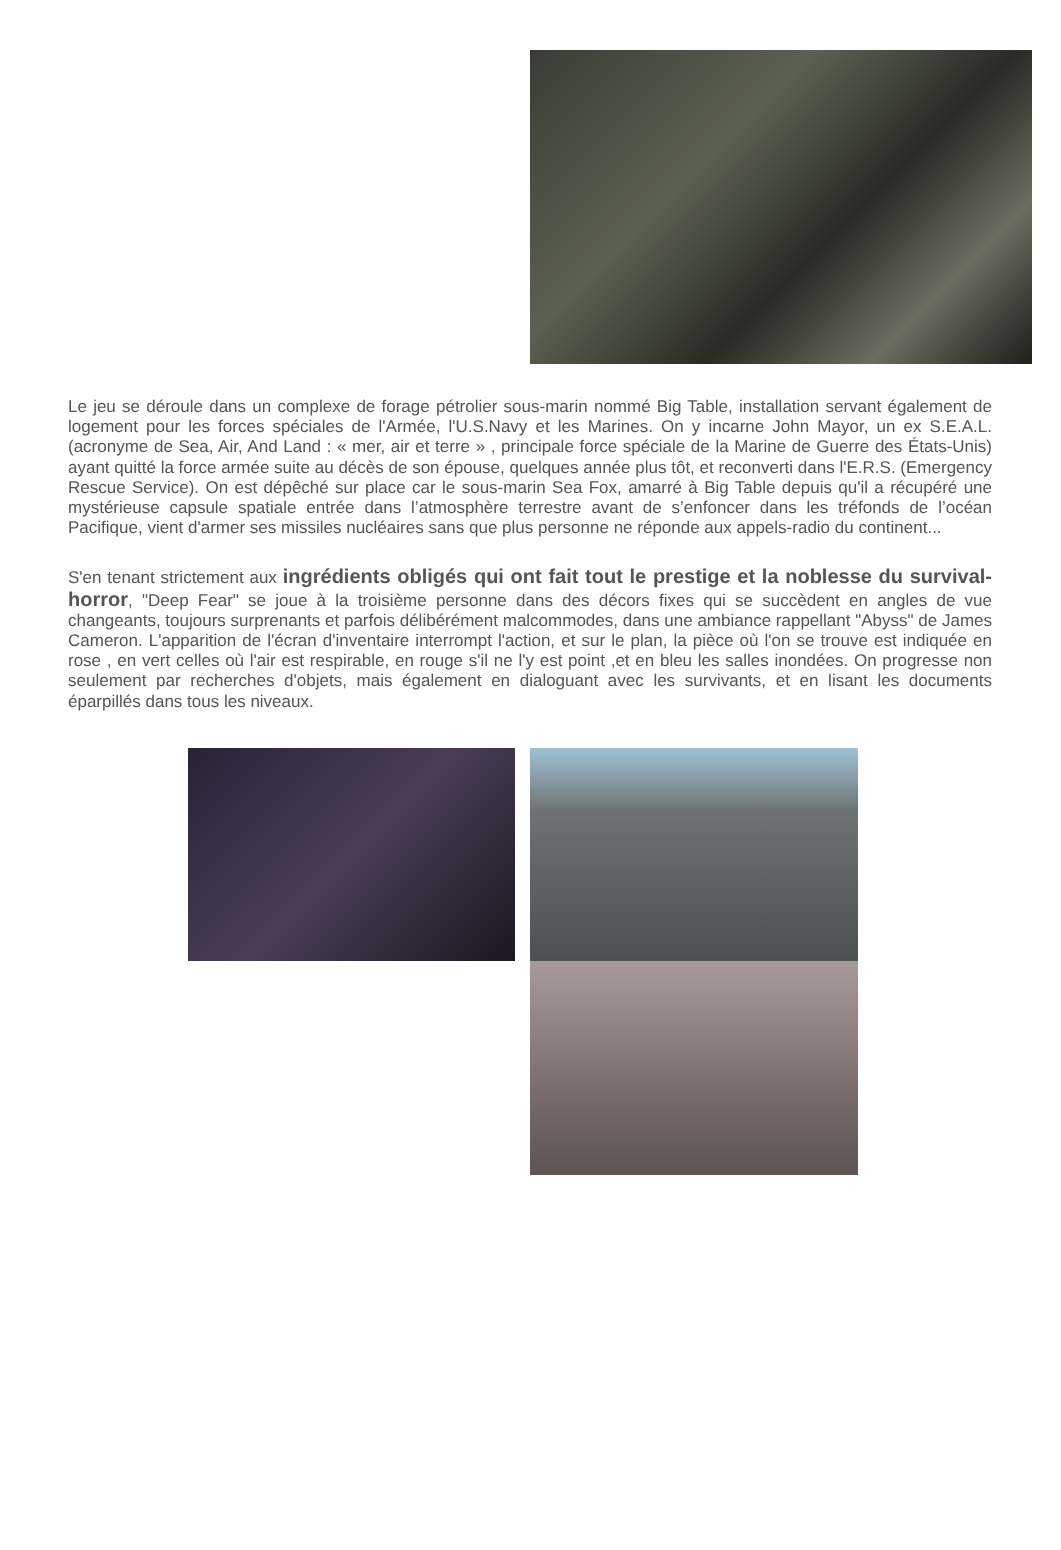Le jeu se déroule dans un complexe de forage pétrolier sous-marin nommé Big Table, installation servant également de logement pour les forces spéciales de l'Armée, l'U.S.Navy et les Marines. On y incarne John Mayor, un ex S.E.A.L. (acronyme de Sea, Air, And Land : « mer, air et terre » , principale force spéciale de la Marine de Guerre des États-Unis) ayant quitté la force armée suite au décès de son épouse, quelques année plus tôt, et reconverti dans l'E.R.S. (Emergency Rescue Service). On est dépêché sur place car le sous-marin Sea Fox, amarré à Big Table depuis qu'il a récupéré une mystérieuse capsule spatiale entrée dans l’atmosphère terrestre avant de s’enfoncer dans les tréfonds de l’océan Pacifique, vient d'armer ses missiles nucléaires sans que plus personne ne réponde aux appels-radio du continent...
S'en tenant strictement aux ingrédients obligés qui ont fait tout le prestige et la noblesse du survival-horror, "Deep Fear" se joue à la troisième personne dans des décors fixes qui se succèdent en angles de vue changeants, toujours surprenants et parfois délibérément malcommodes, dans une ambiance rappellant "Abyss" de James Cameron. L'apparition de l'écran d'inventaire interrompt l'action, et sur le plan, la pièce où l'on se trouve est indiquée en rose , en vert celles où l'air est respirable, en rouge s'il ne l'y est point ,et en bleu les salles inondées. On progresse non seulement par recherches d'objets, mais également en dialoguant avec les survivants, et en lisant les documents éparpillés dans tous les niveaux.